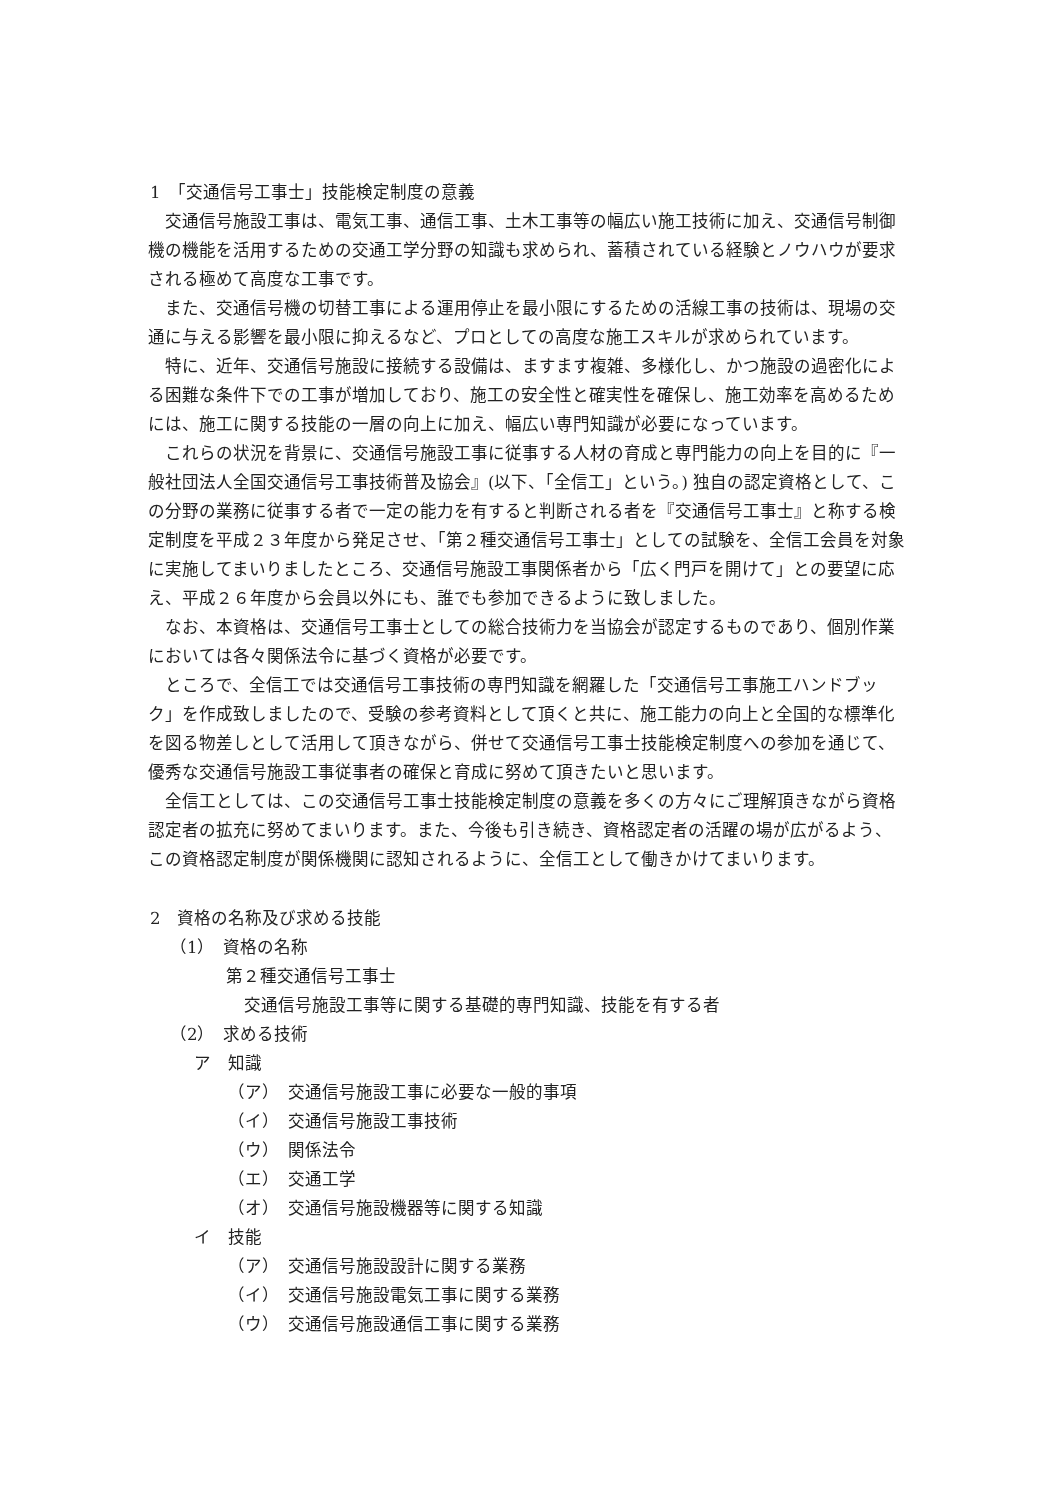1　「交通信号工事士」技能検定制度の意義
交通信号施設工事は、電気工事、通信工事、土木工事等の幅広い施工技術に加え、交通信号制御機の機能を活用するための交通工学分野の知識も求められ、蓄積されている経験とノウハウが要求される極めて高度な工事です。
また、交通信号機の切替工事による運用停止を最小限にするための活線工事の技術は、現場の交通に与える影響を最小限に抑えるなど、プロとしての高度な施工スキルが求められています。
特に、近年、交通信号施設に接続する設備は、ますます複雑、多様化し、かつ施設の過密化による困難な条件下での工事が増加しており、施工の安全性と確実性を確保し、施工効率を高めるためには、施工に関する技能の一層の向上に加え、幅広い専門知識が必要になっています。
これらの状況を背景に、交通信号施設工事に従事する人材の育成と専門能力の向上を目的に『一般社団法人全国交通信号工事技術普及協会』(以下、「全信工」という。) 独自の認定資格として、この分野の業務に従事する者で一定の能力を有すると判断される者を『交通信号工事士』と称する検定制度を平成２３年度から発足させ、「第２種交通信号工事士」としての試験を、全信工会員を対象に実施してまいりましたところ、交通信号施設工事関係者から「広く門戸を開けて」との要望に応え、平成２６年度から会員以外にも、誰でも参加できるように致しました。
なお、本資格は、交通信号工事士としての総合技術力を当協会が認定するものであり、個別作業においては各々関係法令に基づく資格が必要です。
ところで、全信工では交通信号工事技術の専門知識を網羅した「交通信号工事施工ハンドブック」を作成致しましたので、受験の参考資料として頂くと共に、施工能力の向上と全国的な標準化を図る物差しとして活用して頂きながら、併せて交通信号工事士技能検定制度への参加を通じて、優秀な交通信号施設工事従事者の確保と育成に努めて頂きたいと思います。
全信工としては、この交通信号工事士技能検定制度の意義を多くの方々にご理解頂きながら資格認定者の拡充に努めてまいります。また、今後も引き続き、資格認定者の活躍の場が広がるよう、この資格認定制度が関係機関に認知されるように、全信工として働きかけてまいります。
2　資格の名称及び求める技能
（1）　資格の名称
第２種交通信号工事士
交通信号施設工事等に関する基礎的専門知識、技能を有する者
（2）　求める技術
ア　知識
（ア）　交通信号施設工事に必要な一般的事項
（イ）　交通信号施設工事技術
（ウ）　関係法令
（エ）　交通工学
（オ）　交通信号施設機器等に関する知識
イ　技能
（ア）　交通信号施設設計に関する業務
（イ）　交通信号施設電気工事に関する業務
（ウ）　交通信号施設通信工事に関する業務